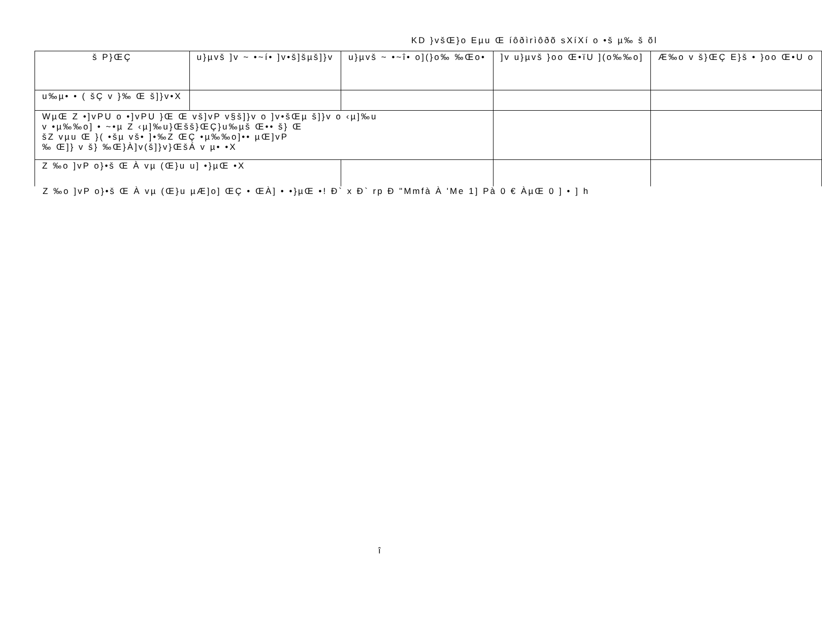KD }všŒ}o Eµu Œ íôðìrìôðõ sXíXí o •š µ‰ š õl
| š P}ŒÇ | u}µvš ]v ~ •~í• ]v•š]šµš]}v | u}µvš ~ •~î• o](}o‰ ‰Œo• | ]v u}µvš }oo Œ•ïU ](o‰‰o] | Æ‰o v š}ŒÇ E}š • }oo Œ•U o |
| --- | --- | --- | --- | --- |
| u‰µ• • ( šÇ v }‰ Œ š]}v•X | | | | |
| WµŒ Z •]vPU o •]vPU }Œ Œ vš]vP v§š]}v o ]v•šŒµ š]}v o ‹µ]‰u v •µ‰‰o] • ~•µ Z ‹µ]‰u}Œšš}ŒÇ}u‰µš Œ•• š} Œ šZ vµu Œ }( •šµ vš• ]•‰Z ŒÇ •µ‰‰o]•• µŒ]vP ‰ Œ]} v š} ‰Œ}À]v(š]}v}ŒšÁ v µ• •X | | | | |
| Z ‰o ]vP o}•š Œ À vµ (Œ}u u] •}µŒ •X | | | | |
Z ‰o ]vP o}•š Œ À vµ (Œ}u µÆ]o] ŒÇ • ŒÀ] • •}µŒ •! Ð` x Ð` rp Ð "Mmfà À 'Me 1] Pà 0 € ÀµŒ 0 ] • ] h
î